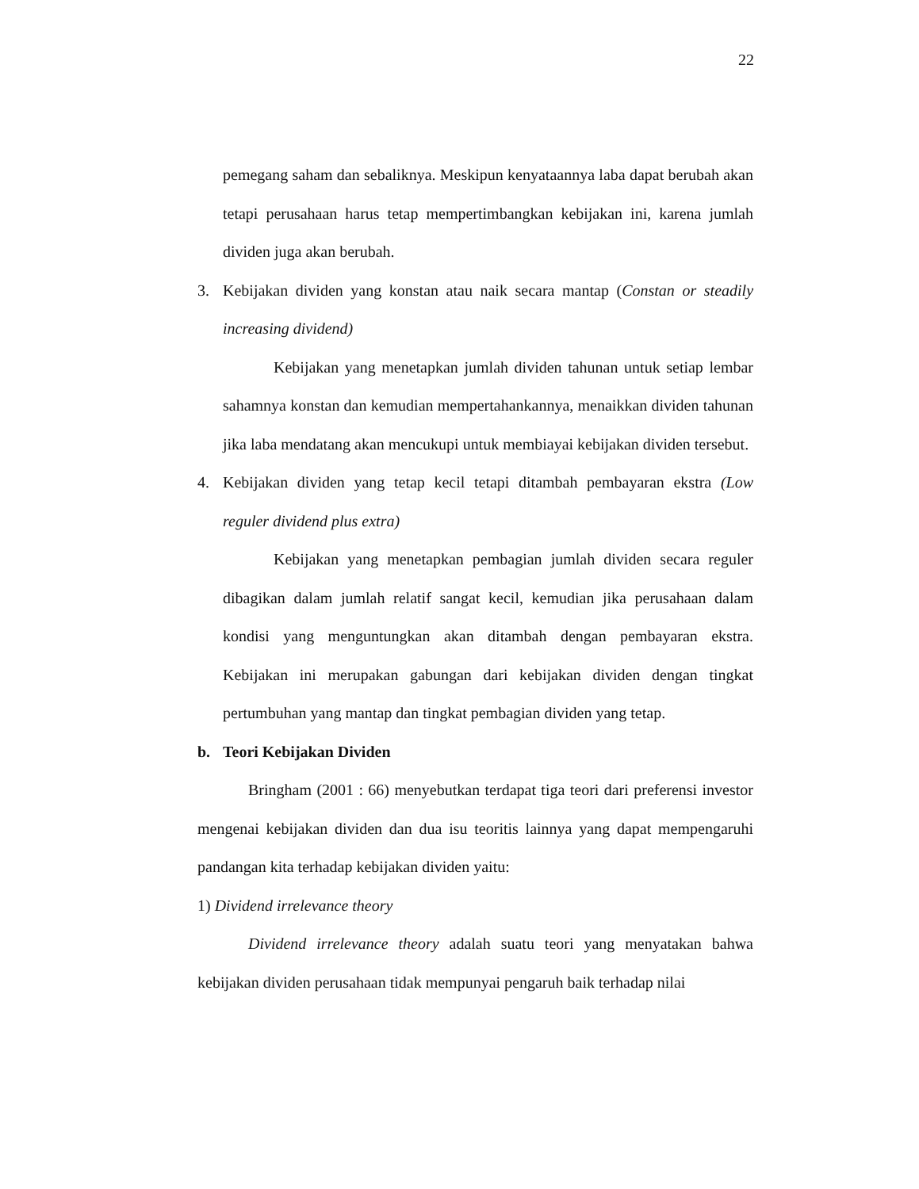22
pemegang saham dan sebaliknya. Meskipun kenyataannya laba dapat berubah akan tetapi perusahaan harus tetap mempertimbangkan kebijakan ini, karena jumlah dividen juga akan berubah.
3. Kebijakan dividen yang konstan atau naik secara mantap (Constan or steadily increasing dividend)
Kebijakan yang menetapkan jumlah dividen tahunan untuk setiap lembar sahamnya konstan dan kemudian mempertahankannya, menaikkan dividen tahunan jika laba mendatang akan mencukupi untuk membiayai kebijakan dividen tersebut.
4. Kebijakan dividen yang tetap kecil tetapi ditambah pembayaran ekstra (Low reguler dividend plus extra)
Kebijakan yang menetapkan pembagian jumlah dividen secara reguler dibagikan dalam jumlah relatif sangat kecil, kemudian jika perusahaan dalam kondisi yang menguntungkan akan ditambah dengan pembayaran ekstra. Kebijakan ini merupakan gabungan dari kebijakan dividen dengan tingkat pertumbuhan yang mantap dan tingkat pembagian dividen yang tetap.
b. Teori Kebijakan Dividen
Bringham (2001 : 66) menyebutkan terdapat tiga teori dari preferensi investor mengenai kebijakan dividen dan dua isu teoritis lainnya yang dapat mempengaruhi pandangan kita terhadap kebijakan dividen yaitu:
1) Dividend irrelevance theory
Dividend irrelevance theory adalah suatu teori yang menyatakan bahwa kebijakan dividen perusahaan tidak mempunyai pengaruh baik terhadap nilai